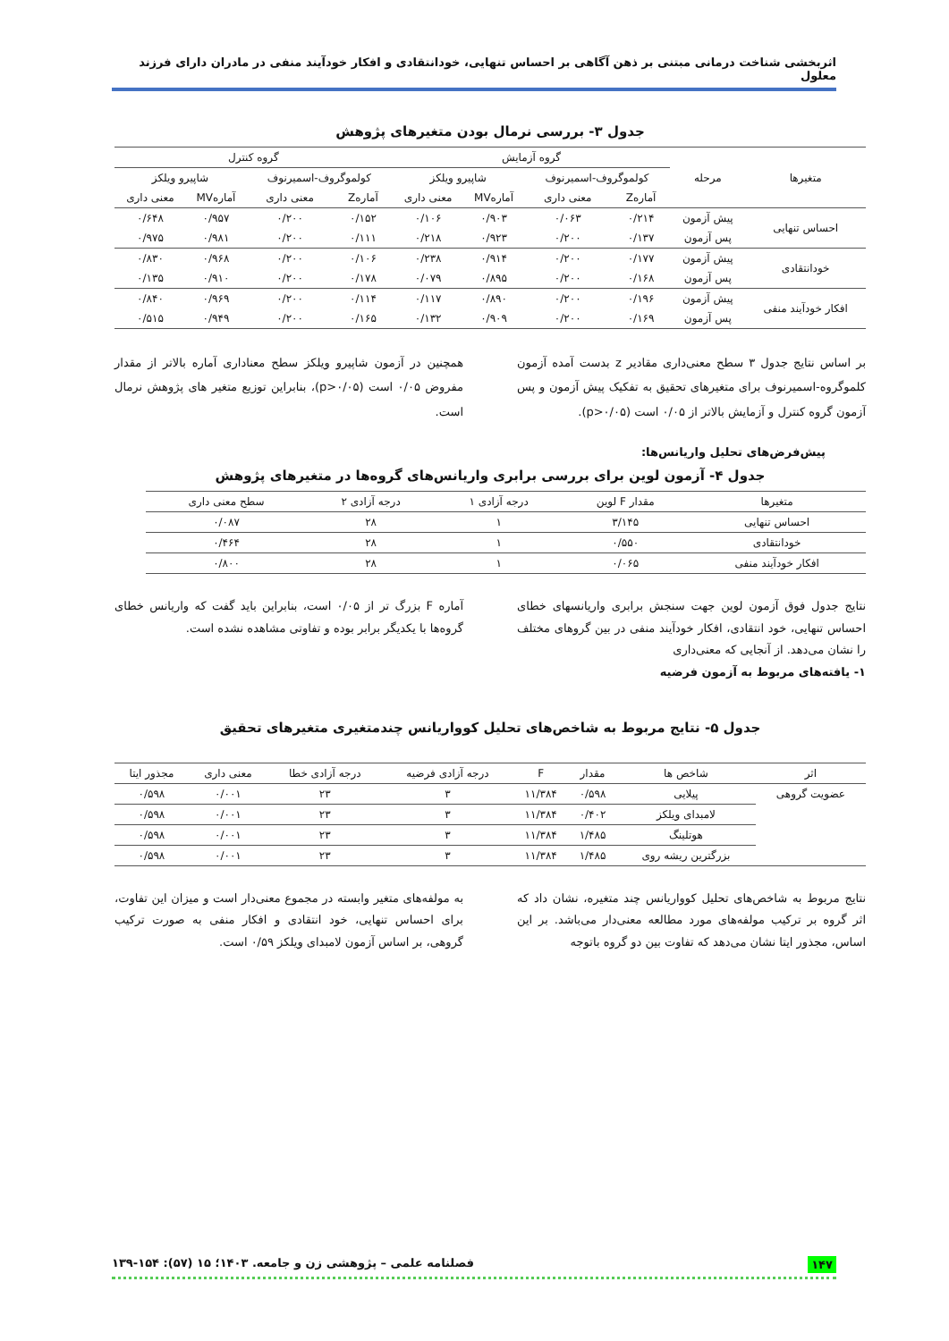اثربخشی شناخت درمانی مبتنی بر ذهن آگاهی بر احساس تنهایی، خودانتقادی و افکار خودآیند منفی در مادران دارای فرزند معلول
جدول ۳- بررسی نرمال بودن متغیرهای پژوهش
| متغیرها | مرحله | گروه آزمایش | | | | گروه کنترل | | | |
| --- | --- | --- | --- | --- | --- | --- | --- | --- | --- |
| | | کولموگروف-اسمیرنوف | | شاپیرو ویلکز | | کولموگروف-اسمیرنوف | | شاپیرو ویلکز | |
| | | آمارهZ | معنی داری | آمارهMV | معنی داری | آمارهZ | معنی داری | آمارهMV | معنی داری |
| احساس تنهایی | پیش آزمون | ۰/۲۱۴ | ۰/۰۶۳ | ۰/۹۰۳ | ۰/۱۰۶ | ۰/۱۵۲ | ۰/۲۰۰ | ۰/۹۵۷ | ۰/۶۴۸ |
| | پس آزمون | ۰/۱۳۷ | ۰/۲۰۰ | ۰/۹۲۳ | ۰/۲۱۸ | ۰/۱۱۱ | ۰/۲۰۰ | ۰/۹۸۱ | ۰/۹۷۵ |
| خودانتقادی | پیش آزمون | ۰/۱۷۷ | ۰/۲۰۰ | ۰/۹۱۴ | ۰/۲۳۸ | ۰/۱۰۶ | ۰/۲۰۰ | ۰/۹۶۸ | ۰/۸۳۰ |
| | پس آزمون | ۰/۱۶۸ | ۰/۲۰۰ | ۰/۸۹۵ | ۰/۰۷۹ | ۰/۱۷۸ | ۰/۲۰۰ | ۰/۹۱۰ | ۰/۱۳۵ |
| افکار خودآیند منفی | پیش آزمون | ۰/۱۹۶ | ۰/۲۰۰ | ۰/۸۹۰ | ۰/۱۱۷ | ۰/۱۱۴ | ۰/۲۰۰ | ۰/۹۶۹ | ۰/۸۴۰ |
| | پس آزمون | ۰/۱۶۹ | ۰/۲۰۰ | ۰/۹۰۹ | ۰/۱۳۲ | ۰/۱۶۵ | ۰/۲۰۰ | ۰/۹۴۹ | ۰/۵۱۵ |
بر اساس نتایج جدول ۳ سطح معنی‌داری مقادیر z بدست آمده آزمون کلموگروه-اسمیرنوف برای متغیرهای تحقیق به تفکیک پیش آزمون و پس آزمون گروه کنترل و آزمایش بالاتر از ۰/۰۵ است (p>۰/۰۵).
همچنین در آزمون شاپیرو ویلکز سطح معناداری آماره بالاتر از مقدار مفروض ۰/۰۵ است (p>۰/۰۵)، بنابراین توزیع متغیر های پژوهش نرمال است.
پیش‌فرض‌های تحلیل واریانس‌ها:
جدول ۴- آزمون لوین برای بررسی برابری واریانس‌های گروه‌ها در متغیرهای پژوهش
| متغیرها | مقدار F لوین | درجه آزادی ۱ | درجه آزادی ۲ | سطح معنی داری |
| --- | --- | --- | --- | --- |
| احساس تنهایی | ۳/۱۴۵ | ۱ | ۲۸ | ۰/۰۸۷ |
| خودانتقادی | ۰/۵۵۰ | ۱ | ۲۸ | ۰/۴۶۴ |
| افکار خودآیند منفی | ۰/۰۶۵ | ۱ | ۲۸ | ۰/۸۰۰ |
نتایج جدول فوق آزمون لوین جهت سنجش برابری واریانسهای خطای احساس تنهایی، خود انتقادی، افکار خودآیند منفی در بین گروهای مختلف را نشان می‌دهد. از آنجایی که معنی‌داری
۱- یافته‌های مربوط به آزمون فرضیه
آماره F بزرگ تر از ۰/۰۵ است، بنابراین باید گفت که واریانس خطای گروه‌ها با یکدیگر برابر بوده و تفاوتی مشاهده نشده است.
جدول ۵- نتایج مربوط به شاخص‌های تحلیل کوواریانس چندمتغیری متغیرهای تحقیق
| اثر | شاخص ها | مقدار | F | درجه آزادی فرضیه | درجه آزادی خطا | معنی داری | مجذور ایتا |
| --- | --- | --- | --- | --- | --- | --- | --- |
| عضویت گروهی | پیلایی | ۰/۵۹۸ | ۱۱/۳۸۴ | ۳ | ۲۳ | ۰/۰۰۱ | ۰/۵۹۸ |
| | لامبدای ویلکز | ۰/۴۰۲ | ۱۱/۳۸۴ | ۳ | ۲۳ | ۰/۰۰۱ | ۰/۵۹۸ |
| | هوتلینگ | ۱/۴۸۵ | ۱۱/۳۸۴ | ۳ | ۲۳ | ۰/۰۰۱ | ۰/۵۹۸ |
| | بزرگترین ریشه روی | ۱/۴۸۵ | ۱۱/۳۸۴ | ۳ | ۲۳ | ۰/۰۰۱ | ۰/۵۹۸ |
نتایج مربوط به شاخص‌های تحلیل کوواریانس چند متغیره، نشان داد که اثر گروه بر ترکیب مولفه‌های مورد مطالعه معنی‌دار می‌باشد. بر این اساس، مجذور ایتا نشان می‌دهد که تفاوت بین دو گروه باتوجه
به مولفه‌های متغیر وابسته در مجموع معنی‌دار است و میزان این تفاوت، برای احساس تنهایی، خود انتقادی و افکار منفی به صورت ترکیب گروهی، بر اساس آزمون لامبدای ویلکز ۰/۵۹ است.
۱۴۷ فصلنامه علمی – پژوهشی زن و جامعه. ۱۴۰۳؛ ۱۵ (۵۷): ۱۵۴-۱۳۹